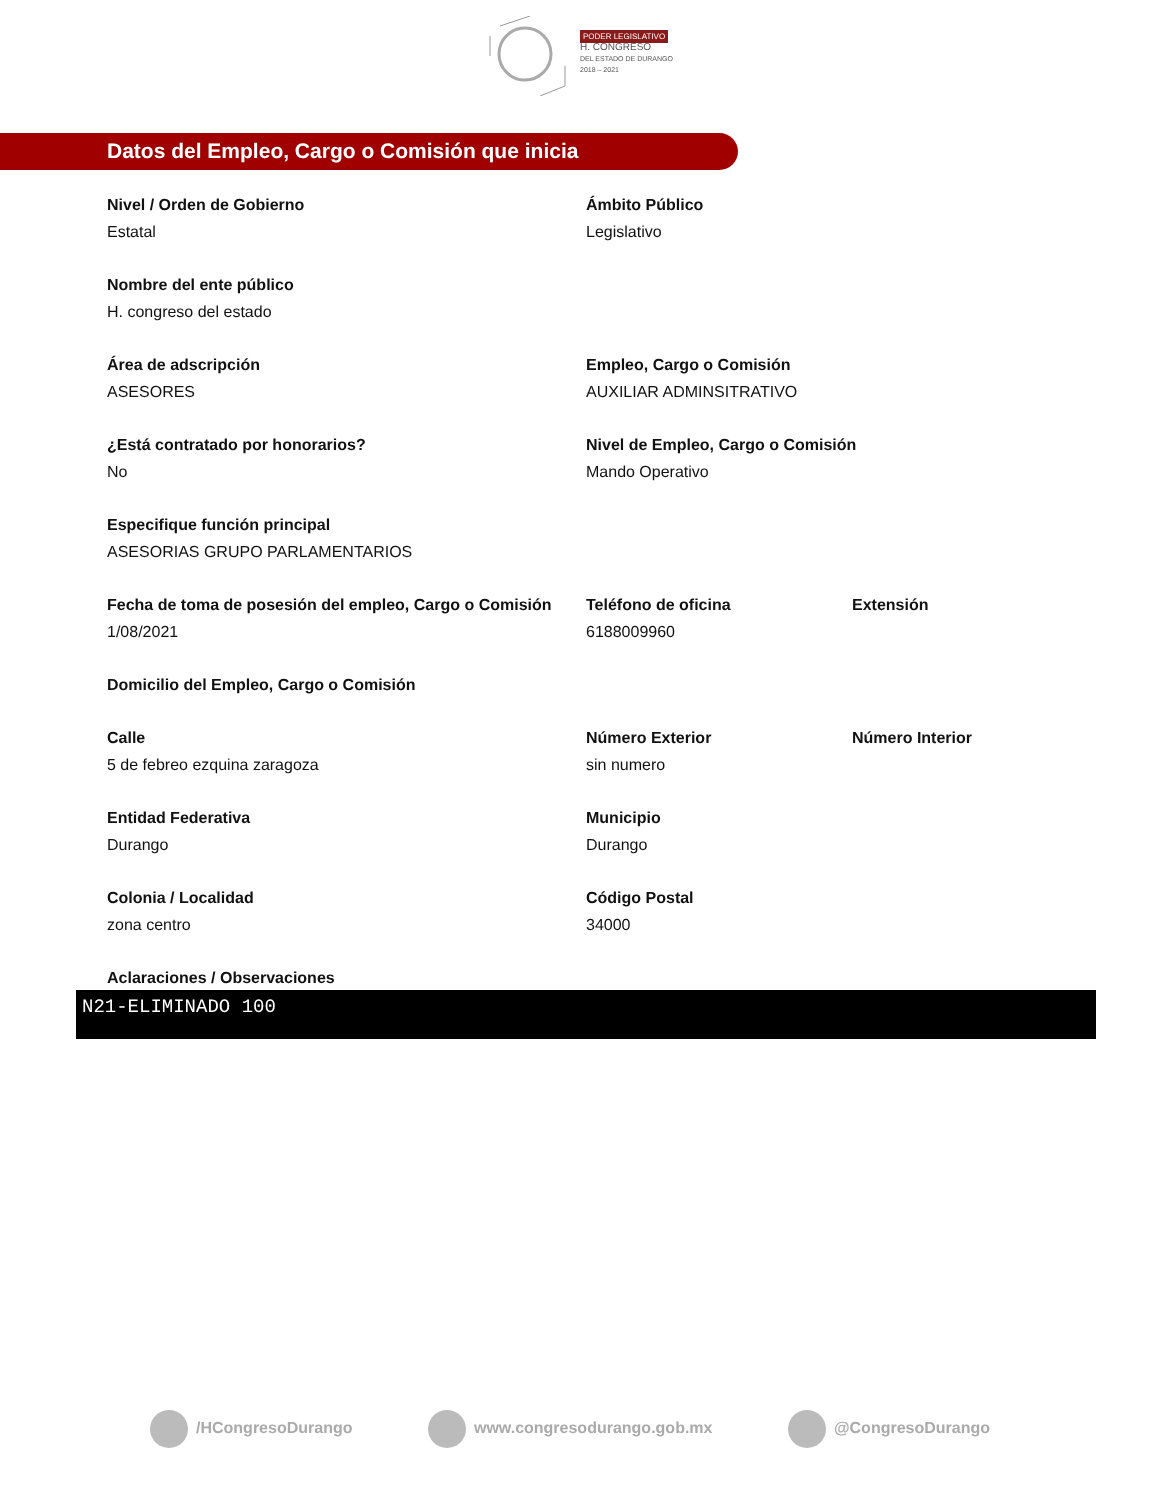PODER LEGISLATIVO
H. CONGRESO
DEL ESTADO DE DURANGO
2018 – 2021
Datos del Empleo, Cargo o Comisión que inicia
Nivel / Orden de Gobierno
Estatal
Ámbito Público
Legislativo
Nombre del ente público
H. congreso del estado
Área de adscripción
ASESORES
Empleo, Cargo o Comisión
AUXILIAR ADMINSITRATIVO
¿Está contratado por honorarios?
No
Nivel de Empleo, Cargo o Comisión
Mando Operativo
Especifique función principal
ASESORIAS GRUPO PARLAMENTARIOS
Fecha de toma de posesión del empleo, Cargo o Comisión
1/08/2021
Teléfono de oficina
6188009960
Extensión
Domicilio del Empleo, Cargo o Comisión
Calle
5 de febreo ezquina zaragoza
Número Exterior
sin numero
Número Interior
Entidad Federativa
Durango
Municipio
Durango
Colonia / Localidad
zona centro
Código Postal
34000
Aclaraciones / Observaciones
N21-ELIMINADO 100
/HCongresoDurango www.congresodurango.gob.mx @CongresoDurango